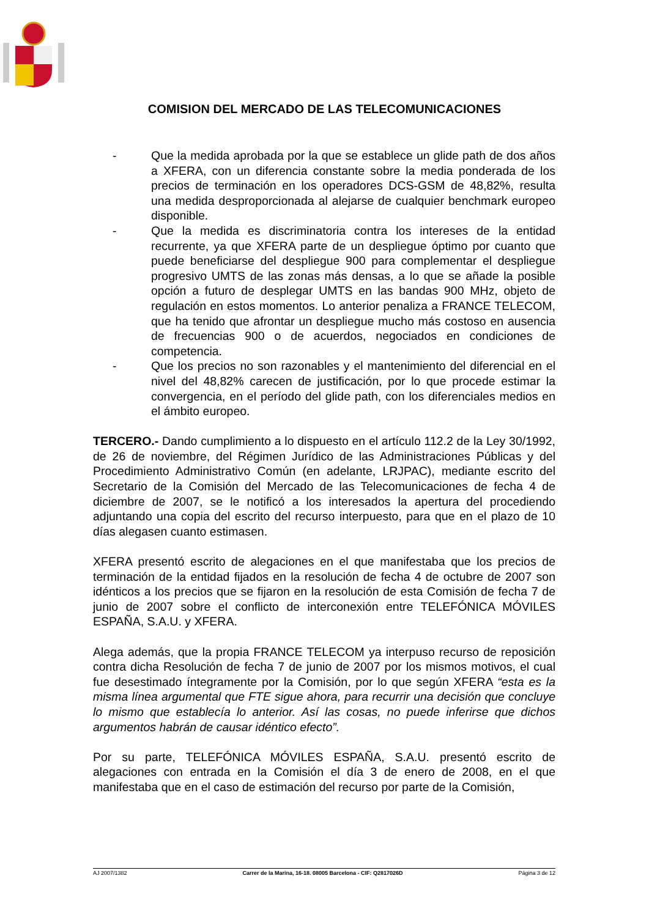COMISION DEL MERCADO DE LAS TELECOMUNICACIONES
- Que la medida aprobada por la que se establece un glide path de dos años a XFERA, con un diferencia constante sobre la media ponderada de los precios de terminación en los operadores DCS-GSM de 48,82%, resulta una medida desproporcionada al alejarse de cualquier benchmark europeo disponible.
- Que la medida es discriminatoria contra los intereses de la entidad recurrente, ya que XFERA parte de un despliegue óptimo por cuanto que puede beneficiarse del despliegue 900 para complementar el despliegue progresivo UMTS de las zonas más densas, a lo que se añade la posible opción a futuro de desplegar UMTS en las bandas 900 MHz, objeto de regulación en estos momentos. Lo anterior penaliza a FRANCE TELECOM, que ha tenido que afrontar un despliegue mucho más costoso en ausencia de frecuencias 900 o de acuerdos, negociados en condiciones de competencia.
- Que los precios no son razonables y el mantenimiento del diferencial en el nivel del 48,82% carecen de justificación, por lo que procede estimar la convergencia, en el período del glide path, con los diferenciales medios en el ámbito europeo.
TERCERO.- Dando cumplimiento a lo dispuesto en el artículo 112.2 de la Ley 30/1992, de 26 de noviembre, del Régimen Jurídico de las Administraciones Públicas y del Procedimiento Administrativo Común (en adelante, LRJPAC), mediante escrito del Secretario de la Comisión del Mercado de las Telecomunicaciones de fecha 4 de diciembre de 2007, se le notificó a los interesados la apertura del procediendo adjuntando una copia del escrito del recurso interpuesto, para que en el plazo de 10 días alegasen cuanto estimasen.
XFERA presentó escrito de alegaciones en el que manifestaba que los precios de terminación de la entidad fijados en la resolución de fecha 4 de octubre de 2007 son idénticos a los precios que se fijaron en la resolución de esta Comisión de fecha 7 de junio de 2007 sobre el conflicto de interconexión entre TELEFÓNICA MÓVILES ESPAÑA, S.A.U. y XFERA.
Alega además, que la propia FRANCE TELECOM ya interpuso recurso de reposición contra dicha Resolución de fecha 7 de junio de 2007 por los mismos motivos, el cual fue desestimado íntegramente por la Comisión, por lo que según XFERA “esta es la misma línea argumental que FTE sigue ahora, para recurrir una decisión que concluye lo mismo que establecía lo anterior. Así las cosas, no puede inferirse que dichos argumentos habrán de causar idéntico efecto”.
Por su parte, TELEFÓNICA MÓVILES ESPAÑA, S.A.U. presentó escrito de alegaciones con entrada en la Comisión el día 3 de enero de 2008, en el que manifestaba que en el caso de estimación del recurso por parte de la Comisión,
AJ 2007/1382 Carrer de la Marina, 16-18. 08005 Barcelona - CIF: Q2817026D Página 3 de 12